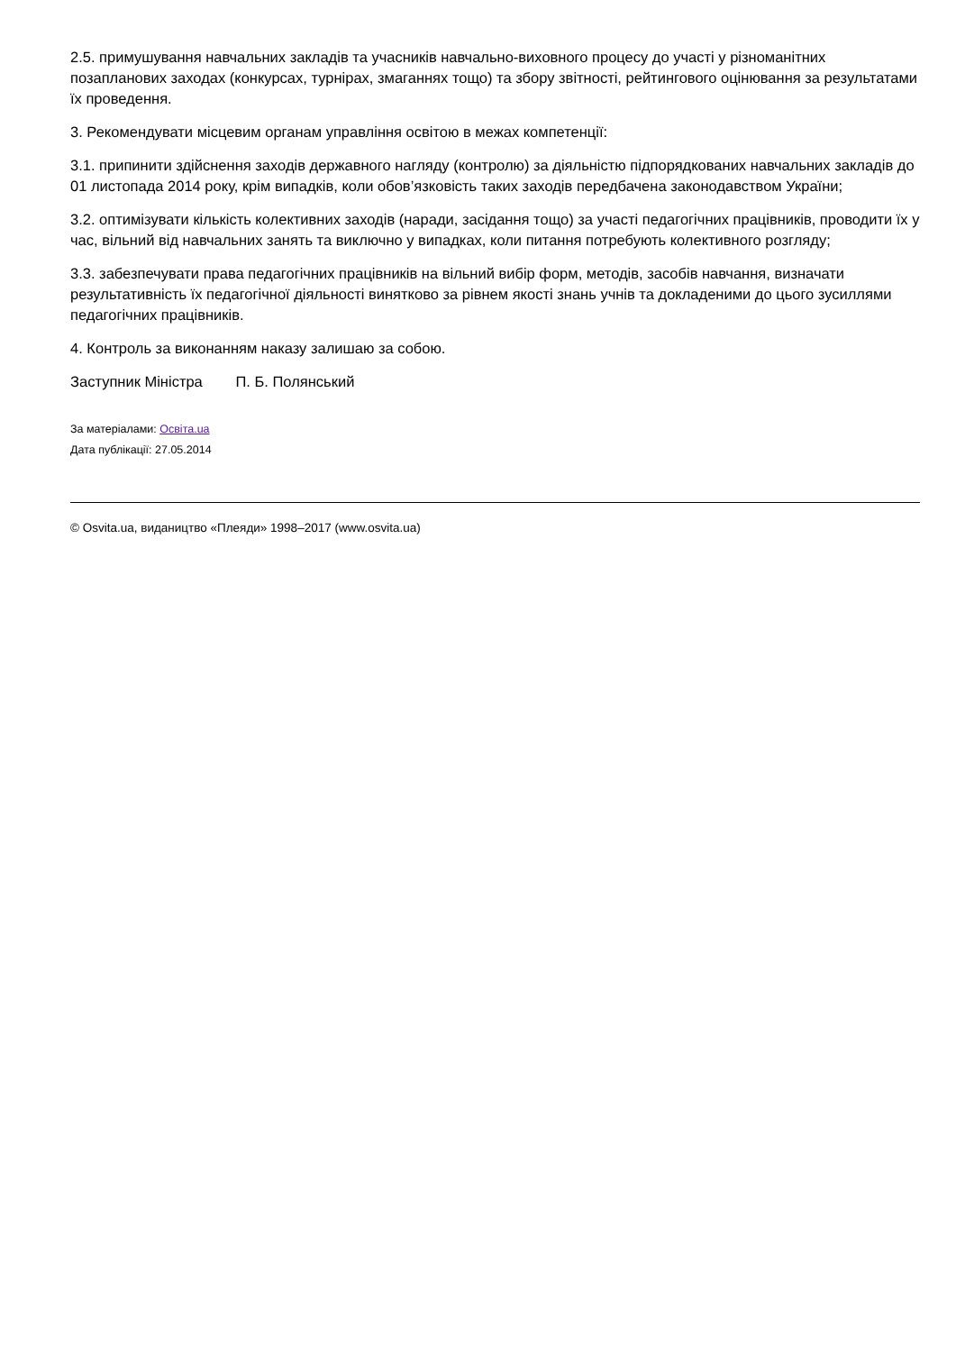2.5. примушування навчальних закладів та учасників навчально-виховного процесу до участі у різноманітних позапланових заходах (конкурсах, турнірах, змаганнях тощо) та збору звітності, рейтингового оцінювання за результатами їх проведення.
3. Рекомендувати місцевим органам управління освітою в межах компетенції:
3.1. припинити здійснення заходів державного нагляду (контролю) за діяльністю підпорядкованих навчальних закладів до 01 листопада 2014 року, крім випадків, коли обов’язковість таких заходів передбачена законодавством України;
3.2. оптимізувати кількість колективних заходів (наради, засідання тощо) за участі педагогічних працівників, проводити їх у час, вільний від навчальних занять та виключно у випадках, коли питання потребують колективного розгляду;
3.3. забезпечувати права педагогічних працівників на вільний вибір форм, методів, засобів навчання, визначати результативність їх педагогічної діяльності винятково за рівнем якості знань учнів та докладеними до цього зусиллями педагогічних працівників.
4. Контроль за виконанням наказу залишаю за собою.
Заступник Міністра П. Б. Полянський
За матеріалами: Освіта.ua
Дата публікації: 27.05.2014
© Osvita.ua, видаництво «Плеяди» 1998–2017 (www.osvita.ua)